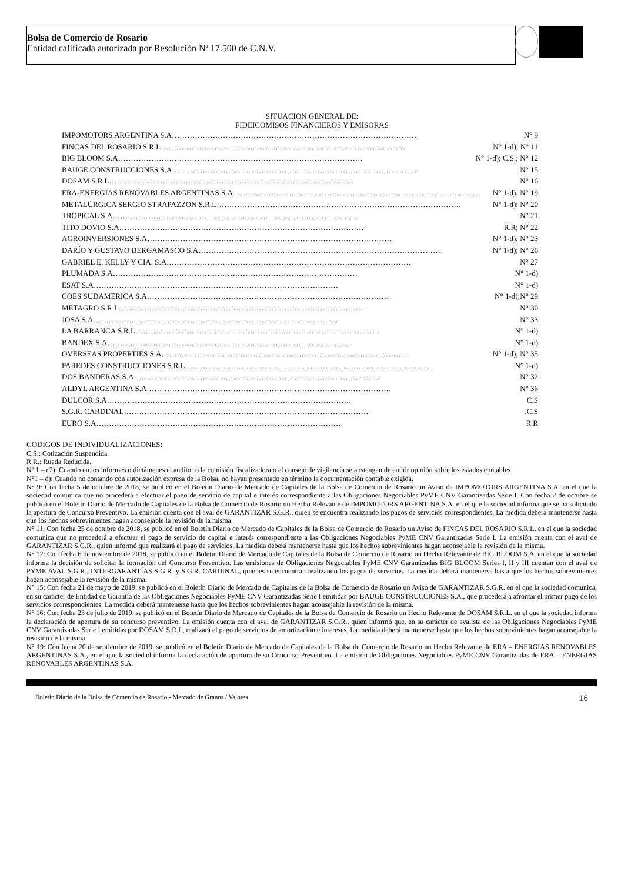Bolsa de Comercio de Rosario
Entidad calificada autorizada por Resolución Nª 17.500 de C.N.V.
SITUACION GENERAL DE:
FIDEICOMISOS FINANCIEROS Y EMISORAS
IMPOMOTORS ARGENTINA S.A …………………………………………………………………………………… N° 9
FINCAS DEL ROSARIO S.R.L …………………………………………………………………………………… N° 1-d); N° 11
BIG BLOOM S.A …………………………………………………………………………………… N° 1-d); C.S.; N° 12
BAUGE CONSTRUCCIONES S.A …………………………………………………………………………………… N° 15
DOSAM S.R.L …………………………………………………………………………………… N° 16
ERA-ENERGÍAS RENOVABLES ARGENTINAS S.A …………………………………………………………………………………… N° 1-d); N° 19
METALÚRGICA SERGIO STRAPAZZON S.R.L …………………………………………………………………………………… N° 1-d); N° 20
TROPICAL S.A …………………………………………………………………………………… N° 21
TITO DOVIO S.A …………………………………………………………………………………… R.R; N° 22
AGROINVERSIONES S.A …………………………………………………………………………………… N° 1-d); N° 23
DARÍO Y GUSTAVO BERGAMASCO S.A …………………………………………………………………………………… N° 1-d); N° 26
GABRIEL E. KELLY Y CIA. S.A …………………………………………………………………………………… N° 27
PLUMADA S.A …………………………………………………………………………………… N° 1-d)
ESAT S.A …………………………………………………………………………………… N° 1-d)
COES SUDAMERICA S.A …………………………………………………………………………………… N° 1-d);N° 29
METAGRO S.R.L …………………………………………………………………………………… N° 30
JOSA S.A …………………………………………………………………………………… N° 33
LA BARRANCA S.R.L …………………………………………………………………………………… N° 1-d)
BANDEX S.A …………………………………………………………………………………… N° 1-d)
OVERSEAS PROPERTIES S.A …………………………………………………………………………………… N° 1-d); N° 35
PAREDES CONSTRUCCIONES S.R.L …………………………………………………………………………………… N° 1-d)
DOS BANDERAS S.A …………………………………………………………………………………… N° 32
ALDYL ARGENTINA S.A …………………………………………………………………………………… N° 36
DULCOR S.A …………………………………………………………………………………… C.S
S.G.R. CARDINAL …………………………………………………………………………………… .C.S
EURO S.A …………………………………………………………………………………… R.R
CODIGOS DE INDIVIDUALIZACIONES:
C.S.: Cotización Suspendida.
R.R.: Rueda Reducida.
Nº 1 – c2): Cuando en los informes o dictámenes el auditor o la comisión fiscalizadora o el consejo de vigilancia se abstengan de emitir opinión sobre los estados contables.
N°1 – d): Cuando no contando con autorización expresa de la Bolsa, no hayan presentado en término la documentación contable exigida.
N° 9: Con fecha 5 de octubre de 2018, se publicó en el Boletín Diario de Mercado de Capitales de la Bolsa de Comercio de Rosario un Aviso de IMPOMOTORS ARGENTINA S.A. en el que la sociedad comunica que no procederá a efectuar el pago de servicio de capital e interés correspondiente a las Obligaciones Negociables PyME CNV Garantizadas Serie I. Con fecha 2 de octubre se publicó en el Boletín Diario de Mercado de Capitales de la Bolsa de Comercio de Rosario un Hecho Relevante de IMPOMOTORS ARGENTINA S.A. en el que la sociedad informa que se ha solicitado la apertura de Concurso Preventivo. La emisión cuenta con el aval de GARANTIZAR S.G.R., quien se encuentra realizando los pagos de servicios correspondientes. La medida deberá mantenerse hasta que los hechos sobrevinientes hagan aconsejable la revisión de la misma.
N° 11: Con fecha 25 de octubre de 2018, se publicó en el Boletín Diario de Mercado de Capitales de la Bolsa de Comercio de Rosario un Aviso de FINCAS DEL ROSARIO S.R.L. en el que la sociedad comunica que no procederá a efectuar el pago de servicio de capital e interés correspondiente a las Obligaciones Negociables PyME CNV Garantizadas Serie I. La emisión cuenta con el aval de GARANTIZAR S.G.R., quien informó que realizará el pago de servicios. La medida deberá mantenerse hasta que los hechos sobrevinientes hagan aconsejable la revisión de la misma.
N° 12: Con fecha 6 de noviembre de 2018, se publicó en el Boletín Diario de Mercado de Capitales de la Bolsa de Comercio de Rosario un Hecho Relevante de BIG BLOOM S.A. en el que la sociedad informa la decisión de solicitar la formación del Concurso Preventivo. Las emisiones de Obligaciones Negociables PyME CNV Garantizadas BIG BLOOM Series I, II y III cuentan con el aval de PYME AVAL S.G.R., INTERGARANTÍAS S.G.R. y S.G.R. CARDINAL, quienes se encuentran realizando los pagos de servicios. La medida deberá mantenerse hasta que los hechos sobrevinientes hagan aconsejable la revisión de la misma.
N° 15: Con fecha 21 de mayo de 2019, se publicó en el Boletín Diario de Mercado de Capitales de la Bolsa de Comercio de Rosario un Aviso de GARANTIZAR S.G.R. en el que la sociedad comunica, en su carácter de Entidad de Garantía de las Obligaciones Negociables PyME CNV Garantizadas Serie I emitidas por BAUGE CONSTRUCCIONES S.A., que procederá a afrontar el primer pago de los servicios correspondientes. La medida deberá mantenerse hasta que los hechos sobrevinientes hagan aconsejable la revisión de la misma.
N° 16: Con fecha 23 de julio de 2019, se publicó en el Boletín Diario de Mercado de Capitales de la Bolsa de Comercio de Rosario un Hecho Relevante de DOSAM S.R.L. en el que la sociedad informa la declaración de apertura de su concurso preventivo. La emisión cuenta con el aval de GARANTIZAR S.G.R., quien informó que, en su carácter de avalista de las Obligaciones Negociables PyME CNV Garantizadas Serie I emitidas por DOSAM S.R.L, realizará el pago de servicios de amortización e intereses. La medida deberá mantenerse hasta que los hechos sobrevinientes hagan aconsejable la revisión de la misma
N° 19: Con fecha 20 de septiembre de 2019, se publicó en el Boletín Diario de Mercado de Capitales de la Bolsa de Comercio de Rosario un Hecho Relevante de ERA – ENERGIAS RENOVABLES ARGENTINAS S.A., en el que la sociedad informa la declaración de apertura de su Concurso Preventivo. La emisión de Obligaciones Negociables PyME CNV Garantizadas de ERA – ENERGIAS RENOVABLES ARGENTINAS S.A.
Boletín Diario de la Bolsa de Comercio de Rosario - Mercado de Granos / Valores 16